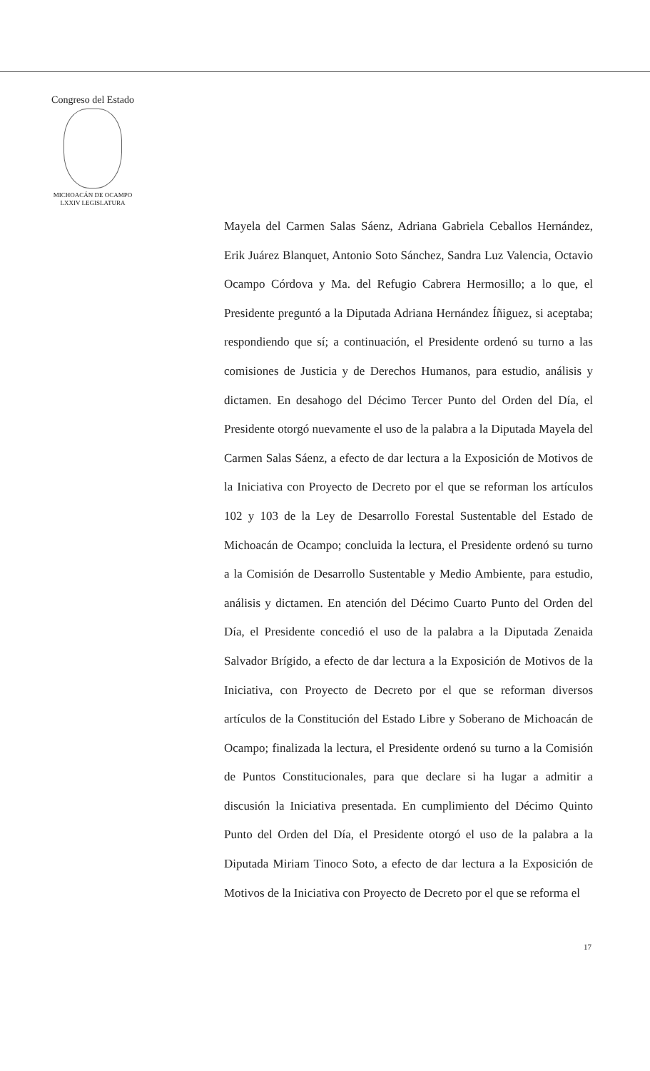Congreso del Estado
MICHOACÁN DE OCAMPO
LXXIV LEGISLATURA
Mayela del Carmen Salas Sáenz, Adriana Gabriela Ceballos Hernández, Erik Juárez Blanquet, Antonio Soto Sánchez, Sandra Luz Valencia, Octavio Ocampo Córdova y Ma. del Refugio Cabrera Hermosillo; a lo que, el Presidente preguntó a la Diputada Adriana Hernández Íñiguez, si aceptaba; respondiendo que sí; a continuación, el Presidente ordenó su turno a las comisiones de Justicia y de Derechos Humanos, para estudio, análisis y dictamen. En desahogo del Décimo Tercer Punto del Orden del Día, el Presidente otorgó nuevamente el uso de la palabra a la Diputada Mayela del Carmen Salas Sáenz, a efecto de dar lectura a la Exposición de Motivos de la Iniciativa con Proyecto de Decreto por el que se reforman los artículos 102 y 103 de la Ley de Desarrollo Forestal Sustentable del Estado de Michoacán de Ocampo; concluida la lectura, el Presidente ordenó su turno a la Comisión de Desarrollo Sustentable y Medio Ambiente, para estudio, análisis y dictamen. En atención del Décimo Cuarto Punto del Orden del Día, el Presidente concedió el uso de la palabra a la Diputada Zenaida Salvador Brígido, a efecto de dar lectura a la Exposición de Motivos de la Iniciativa, con Proyecto de Decreto por el que se reforman diversos artículos de la Constitución del Estado Libre y Soberano de Michoacán de Ocampo; finalizada la lectura, el Presidente ordenó su turno a la Comisión de Puntos Constitucionales, para que declare si ha lugar a admitir a discusión la Iniciativa presentada. En cumplimiento del Décimo Quinto Punto del Orden del Día, el Presidente otorgó el uso de la palabra a la Diputada Miriam Tinoco Soto, a efecto de dar lectura a la Exposición de Motivos de la Iniciativa con Proyecto de Decreto por el que se reforma el
17